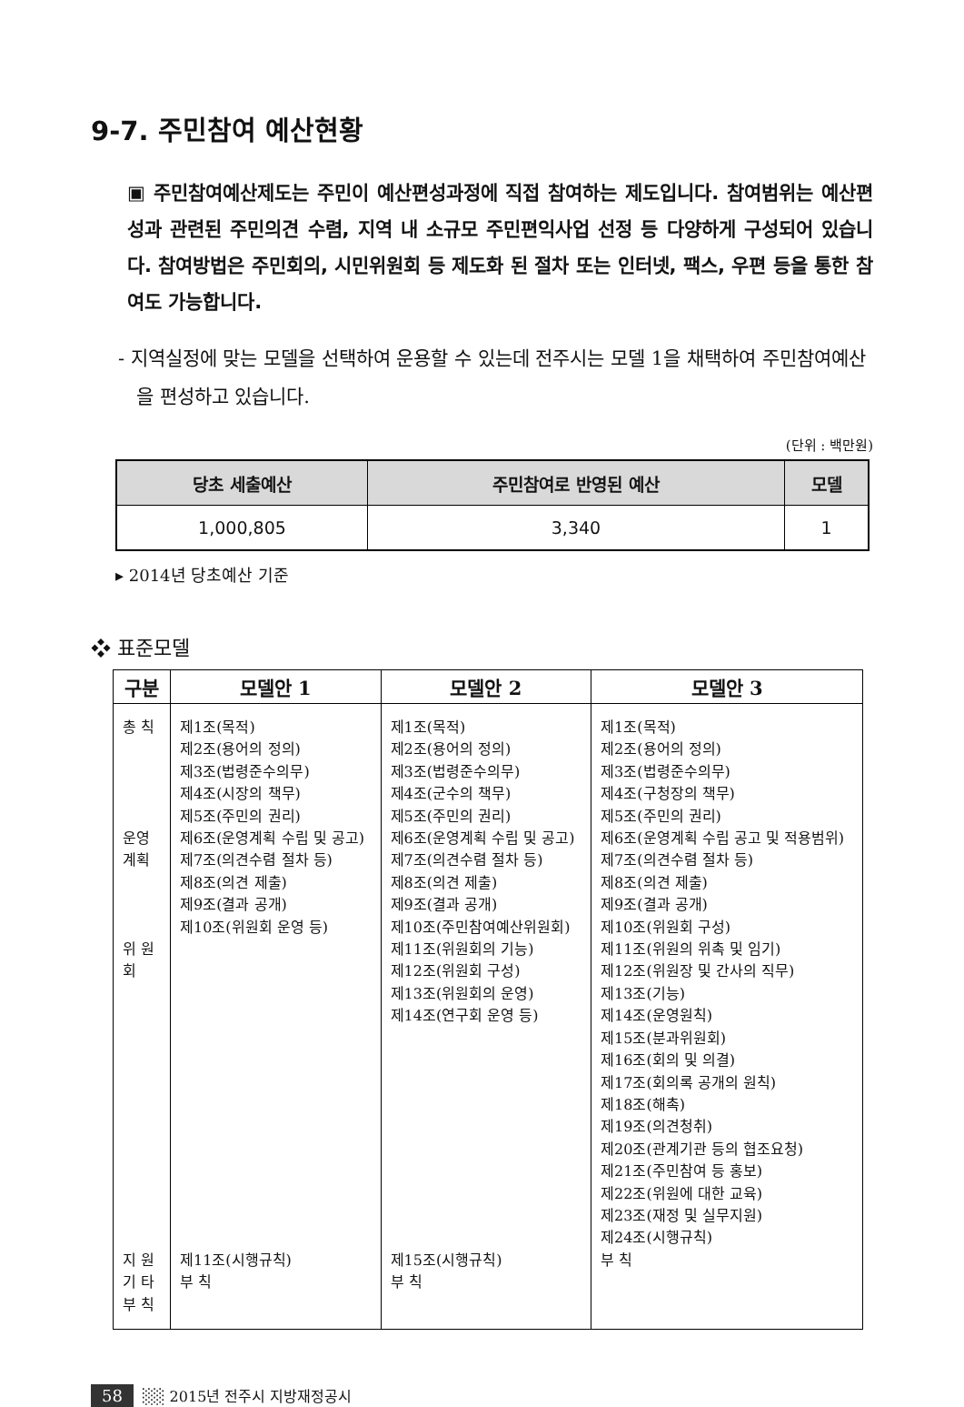9-7. 주민참여 예산현황
▣ 주민참여예산제도는 주민이 예산편성과정에 직접 참여하는 제도입니다. 참여범위는 예산편성과 관련된 주민의견 수렴, 지역 내 소규모 주민편익사업 선정 등 다양하게 구성되어 있습니다. 참여방법은 주민회의, 시민위원회 등 제도화 된 절차 또는 인터넷, 팩스, 우편 등을 통한 참여도 가능합니다.
- 지역실정에 맞는 모델을 선택하여 운용할 수 있는데 전주시는 모델 1을 채택하여 주민참여예산을 편성하고 있습니다.
(단위 : 백만원)
| 당초 세출예산 | 주민참여로 반영된 예산 | 모델 |
| --- | --- | --- |
| 1,000,805 | 3,340 | 1 |
▸ 2014년 당초예산 기준
❖ 표준모델
| 구분 | 모델안 1 | 모델안 2 | 모델안 3 |
| --- | --- | --- | --- |
| 총 칙 운영계획 위 원 회 지 원 기 타 부 칙 | 제1조(목적) 제2조(용어의 정의) 제3조(법령준수의무) 제4조(시장의 책무) 제5조(주민의 권리) 제6조(운영계획 수립 및 공고) 제7조(의견수렴 절차 등) 제8조(의견 제출) 제9조(결과 공개) 제10조(위원회 운영 등) 제11조(시행규칙) 부 칙 | 제1조(목적) 제2조(용어의 정의) 제3조(법령준수의무) 제4조(군수의 책무) 제5조(주민의 권리) 제6조(운영계획 수립 및 공고) 제7조(의견수렴 절차 등) 제8조(의견 제출) 제9조(결과 공개) 제10조(주민참여예산위원회) 제11조(위원회의 기능) 제12조(위원회 구성) 제13조(위원회의 운영) 제14조(연구회 운영 등) 제15조(시행규칙) 부 칙 | 제1조(목적) 제2조(용어의 정의) 제3조(법령준수의무) 제4조(구청장의 책무) 제5조(주민의 권리) 제6조(운영계획 수립 공고 및 적용범위) 제7조(의견수렴 절차 등) 제8조(의견 제출) 제9조(결과 공개) 제10조(위원회 구성) 제11조(위원의 위촉 및 임기) 제12조(위원장 및 간사의 직무) 제13조(기능) 제14조(운영원칙) 제15조(분과위원회) 제16조(회의 및 의결) 제17조(회의록 공개의 원칙) 제18조(해촉) 제19조(의견청취) 제20조(관계기관 등의 협조요청) 제21조(주민참여 등 홍보) 제22조(위원에 대한 교육) 제23조(재정 및 실무지원) 제24조(시행규칙) 부 칙 |
58 ░░ 2015년 전주시 지방재정공시